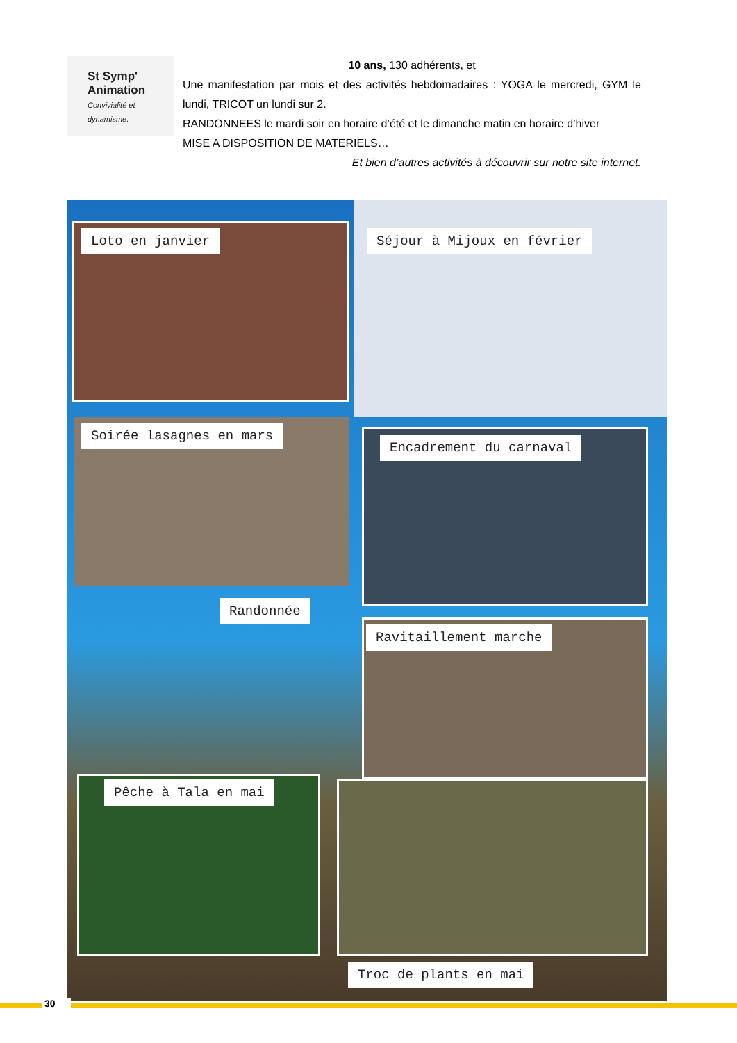St Symp'
Animation
Convivialité et dynamisme.
10 ans, 130 adhérents, et
Une manifestation par mois et des activités hebdomadaires : YOGA le mercredi, GYM le lundi, TRICOT un lundi sur 2.
RANDONNEES le mardi soir en horaire d’été et le dimanche matin en horaire d’hiver
MISE A DISPOSITION DE MATERIELS…
Et bien d’autres activités à découvrir sur notre site internet.
Loto en janvier Séjour à Mijoux en février
Soirée lasagnes en mars
Encadrement du carnaval
Randonnée
Ravitaillement marche
Pêche à Tala en mai
Troc de plants en mai
30